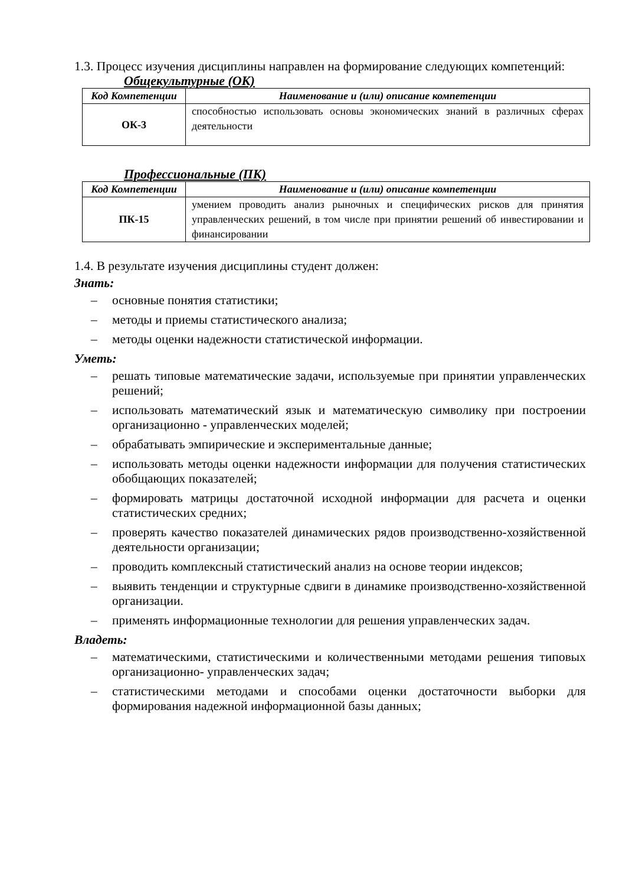1.3. Процесс изучения дисциплины направлен на формирование следующих компетенций:
Общекультурные (ОК)
| Код Компетенции | Наименование и (или) описание компетенции |
| --- | --- |
| ОК-3 | способностью использовать основы экономических знаний в различных сферах деятельности |
Профессиональные (ПК)
| Код Компетенции | Наименование и (или) описание компетенции |
| --- | --- |
| ПК-15 | умением проводить анализ рыночных и специфических рисков для принятия управленческих решений, в том числе при принятии решений об инвестировании и финансировании |
1.4. В результате изучения дисциплины студент должен:
Знать:
– основные понятия статистики;
– методы и приемы статистического анализа;
– методы оценки надежности статистической информации.
Уметь:
– решать типовые математические задачи, используемые при принятии управленческих решений;
– использовать математический язык и математическую символику при построении организационно - управленческих моделей;
– обрабатывать эмпирические и экспериментальные данные;
– использовать методы оценки надежности информации для получения статистических обобщающих показателей;
– формировать матрицы достаточной исходной информации для расчета и оценки статистических средних;
– проверять качество показателей динамических рядов производственно-хозяйственной деятельности организации;
– проводить комплексный статистический анализ на основе теории индексов;
– выявить тенденции и структурные сдвиги в динамике производственно-хозяйственной организации.
– применять информационные технологии для решения управленческих задач.
Владеть:
– математическими, статистическими и количественными методами решения типовых организационно- управленческих задач;
– статистическими методами и способами оценки достаточности выборки для формирования надежной информационной базы данных;